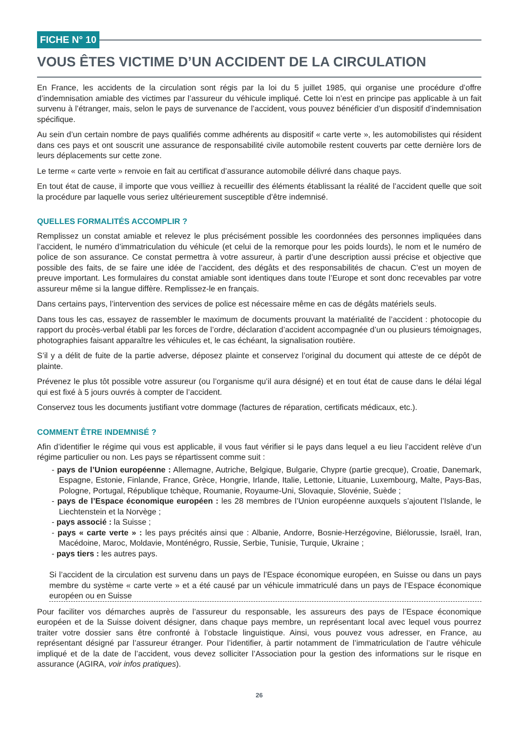FICHE N° 10
VOUS ÊTES VICTIME D’UN ACCIDENT DE LA CIRCULATION
En France, les accidents de la circulation sont régis par la loi du 5 juillet 1985, qui organise une procédure d’offre d’indemnisation amiable des victimes par l’assureur du véhicule impliqué. Cette loi n’est en principe pas applicable à un fait survenu à l’étranger, mais, selon le pays de survenance de l’accident, vous pouvez bénéficier d’un dispositif d’indemnisation spécifique.
Au sein d’un certain nombre de pays qualifiés comme adhérents au dispositif « carte verte », les automobilistes qui résident dans ces pays et ont souscrit une assurance de responsabilité civile automobile restent couverts par cette dernière lors de leurs déplacements sur cette zone.
Le terme « carte verte » renvoie en fait au certificat d’assurance automobile délivré dans chaque pays.
En tout état de cause, il importe que vous veilliez à recueillir des éléments établissant la réalité de l’accident quelle que soit la procédure par laquelle vous seriez ultérieurement susceptible d’être indemnisé.
QUELLES FORMALITÉS ACCOMPLIR ?
Remplissez un constat amiable et relevez le plus précisément possible les coordonnées des personnes impliquées dans l’accident, le numéro d’immatriculation du véhicule (et celui de la remorque pour les poids lourds), le nom et le numéro de police de son assurance. Ce constat permettra à votre assureur, à partir d’une description aussi précise et objective que possible des faits, de se faire une idée de l’accident, des dégâts et des responsabilités de chacun. C’est un moyen de preuve important. Les formulaires du constat amiable sont identiques dans toute l’Europe et sont donc recevables par votre assureur même si la langue diffère. Remplissez-le en français.
Dans certains pays, l’intervention des services de police est nécessaire même en cas de dégâts matériels seuls.
Dans tous les cas, essayez de rassembler le maximum de documents prouvant la matérialité de l’accident : photocopie du rapport du procès-verbal établi par les forces de l’ordre, déclaration d’accident accompagnée d’un ou plusieurs témoignages, photographies faisant apparaître les véhicules et, le cas échéant, la signalisation routière.
S’il y a délit de fuite de la partie adverse, déposez plainte et conservez l’original du document qui atteste de ce dépôt de plainte.
Prévenez le plus tôt possible votre assureur (ou l’organisme qu’il aura désigné) et en tout état de cause dans le délai légal qui est fixé à 5 jours ouvrés à compter de l’accident.
Conservez tous les documents justifiant votre dommage (factures de réparation, certificats médicaux, etc.).
COMMENT ÊTRE INDEMNISÉ ?
Afin d’identifier le régime qui vous est applicable, il vous faut vérifier si le pays dans lequel a eu lieu l’accident relève d’un régime particulier ou non. Les pays se répartissent comme suit :
- pays de l’Union européenne : Allemagne, Autriche, Belgique, Bulgarie, Chypre (partie grecque), Croatie, Danemark, Espagne, Estonie, Finlande, France, Grèce, Hongrie, Irlande, Italie, Lettonie, Lituanie, Luxembourg, Malte, Pays-Bas, Pologne, Portugal, République tchèque, Roumanie, Royaume-Uni, Slovaquie, Slovénie, Suède ;
- pays de l’Espace économique européen : les 28 membres de l’Union européenne auxquels s’ajoutent l’Islande, le Liechtenstein et la Norvège ;
- pays associé : la Suisse ;
- pays « carte verte » : les pays précités ainsi que : Albanie, Andorre, Bosnie-Herzégovine, Biélorussie, Israël, Iran, Macédoine, Maroc, Moldavie, Monténégro, Russie, Serbie, Tunisie, Turquie, Ukraine ;
- pays tiers : les autres pays.
Si l’accident de la circulation est survenu dans un pays de l’Espace économique européen, en Suisse ou dans un pays membre du système « carte verte » et a été causé par un véhicule immatriculé dans un pays de l’Espace économique européen ou en Suisse
Pour faciliter vos démarches auprès de l’assureur du responsable, les assureurs des pays de l’Espace économique européen et de la Suisse doivent désigner, dans chaque pays membre, un représentant local avec lequel vous pourrez traiter votre dossier sans être confronté à l’obstacle linguistique. Ainsi, vous pouvez vous adresser, en France, au représentant désigné par l’assureur étranger. Pour l’identifier, à partir notamment de l’immatriculation de l’autre véhicule impliqué et de la date de l’accident, vous devez solliciter l’Association pour la gestion des informations sur le risque en assurance (AGIRA, voir infos pratiques).
26